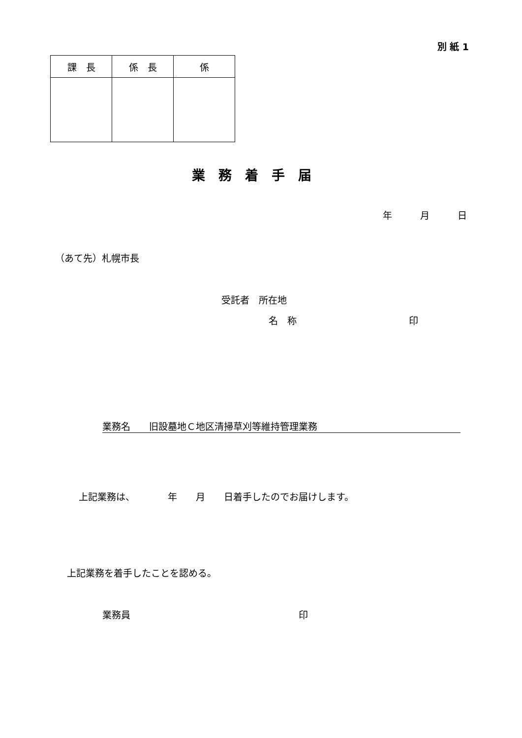別 紙 1
| 課 長 | 係 長 | 係 |
| --- | --- | --- |
業　務　着　手　届
年　　　月　　　日
（あて先）札幌市長
受託者　所在地
名　称　　　　　　　　　　　　印
業務名　　旧設墓地Ｃ地区清掃草刈等維持管理業務
上記業務は、　　　　年　　月　　日着手したのでお届けします。
上記業務を着手したことを認める。
業務員　　　　　　　　　　　　　　　　　　印